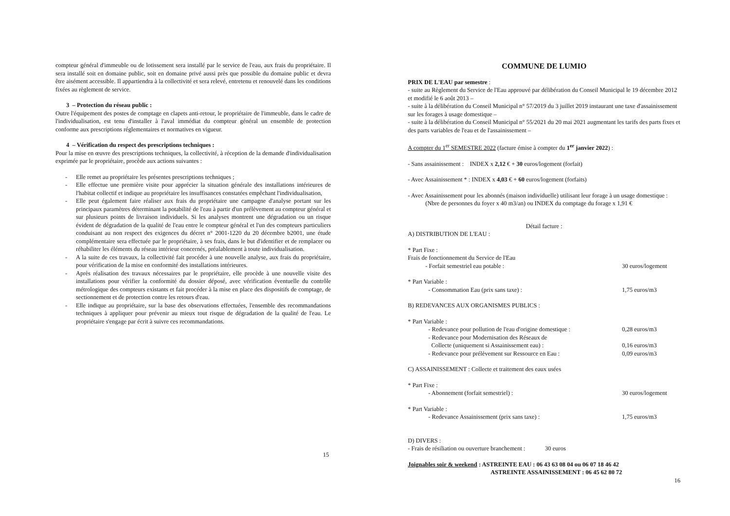compteur général d'immeuble ou de lotissement sera installé par le service de l'eau, aux frais du propriétaire. Il sera installé soit en domaine public, soit en domaine privé aussi près que possible du domaine public et devra être aisément accessible. Il appartiendra à la collectivité et sera relevé, entretenu et renouvelé dans les conditions fixées au règlement de service.
3 – Protection du réseau public :
Outre l'équipement des postes de comptage en clapets anti-retour, le propriétaire de l'immeuble, dans le cadre de l'individualisation, est tenu d'installer à l'aval immédiat du compteur général un ensemble de protection conforme aux prescriptions réglementaires et normatives en vigueur.
4 – Vérification du respect des prescriptions techniques :
Pour la mise en œuvre des prescriptions techniques, la collectivité, à réception de la demande d'individualisation exprimée par le propriétaire, procède aux actions suivantes :
- Elle remet au propriétaire les présentes prescriptions techniques ;
- Elle effectue une première visite pour apprécier la situation générale des installations intérieures de l'habitat collectif et indique au propriétaire les insuffisances constatées empêchant l'individualisation,
- Elle peut également faire réaliser aux frais du propriétaire une campagne d'analyse portant sur les principaux paramètres déterminant la potabilité de l'eau à partir d'un prélèvement au compteur général et sur plusieurs points de livraison individuels. Si les analyses montrent une dégradation ou un risque évident de dégradation de la qualité de l'eau entre le compteur général et l'un des compteurs particuliers conduisant au non respect des exigences du décret n° 2001-1220 du 20 décembre b2001, une étude complémentaire sera effectuée par le propriétaire, à ses frais, dans le but d'identifier et de remplacer ou réhabiliter les éléments du réseau intérieur concernés, préalablement à toute individualisation.
- A la suite de ces travaux, la collectivité fait procéder à une nouvelle analyse, aux frais du propriétaire, pour vérification de la mise en conformité des installations intérieures.
- Après réalisation des travaux nécessaires par le propriétaire, elle procède à une nouvelle visite des installations pour vérifier la conformité du dossier déposé, avec vérification éventuelle du contrôle métrologique des compteurs existants et fait procéder à la mise en place des dispositifs de comptage, de sectionnement et de protection contre les retours d'eau.
- Elle indique au propriétaire, sur la base des observations effectuées, l'ensemble des recommandations techniques à appliquer pour prévenir au mieux tout risque de dégradation de la qualité de l'eau. Le propriétaire s'engage par écrit à suivre ces recommandations.
15
COMMUNE DE LUMIO
PRIX DE L'EAU par semestre :
- suite au Règlement du Service de l'Eau approuvé par délibération du Conseil Municipal le 19 décembre 2012 et modifié le 6 août 2013 –
- suite à la délibération du Conseil Municipal n° 57/2019 du 3 juillet 2019 instaurant une taxe d'assainissement sur les forages à usage domestique –
- suite à la délibération du Conseil Municipal n° 55/2021 du 20 mai 2021 augmentant les tarifs des parts fixes et des parts variables de l'eau et de l'assainissement –
A compter du 1<sup>er</sup> SEMESTRE 2022 (facture émise à compter du 1<sup>er</sup> janvier 2022) :
- Sans assainissement : INDEX x 2,12 € + 30 euros/logement (forfait)
- Avec Assainissement * : INDEX x 4,03 € + 60 euros/logement (forfaits)
- Avec Assainissement pour les abonnés (maison individuelle) utilisant leur forage à un usage domestique :
(Nbre de personnes du foyer x 40 m3/an) ou INDEX du comptage du forage x 1,91 €
Détail facture :
A) DISTRIBUTION DE L'EAU :
* Part Fixe :
Frais de fonctionnement du Service de l'Eau
- Forfait semestriel eau potable : 30 euros/logement
* Part Variable :
- Consommation Eau (prix sans taxe) : 1,75 euros/m3
B) REDEVANCES AUX ORGANISMES PUBLICS :
* Part Variable :
- Redevance pour pollution de l'eau d'origine domestique : 0,28 euros/m3
- Redevance pour Modernisation des Réseaux de
Collecte (uniquement si Assainissement eau) : 0,16 euros/m3
- Redevance pour prélèvement sur Ressource en Eau : 0,09 euros/m3
C) ASSAINISSEMENT : Collecte et traitement des eaux usées
* Part Fixe :
- Abonnement (forfait semestriel) : 30 euros/logement
* Part Variable :
- Redevance Assainissement (prix sans taxe) : 1,75 euros/m3
D) DIVERS :
- Frais de résiliation ou ouverture branchement : 30 euros
Joignables soir & weekend : ASTREINTE EAU : 06 43 63 08 04 ou 06 07 18 46 42
ASTREINTE ASSAINISSEMENT : 06 45 62 80 72
16